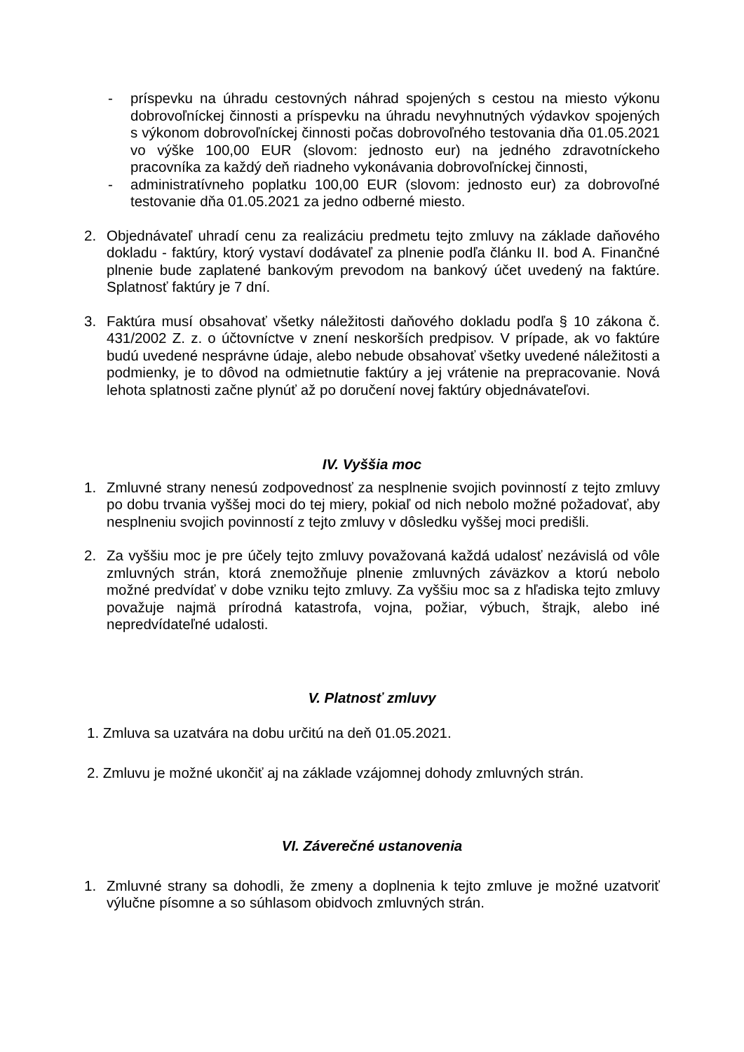- príspevku na úhradu cestovných náhrad spojených s cestou na miesto výkonu dobrovoľníckej činnosti a príspevku na úhradu nevyhnutných výdavkov spojených s výkonom dobrovoľníckej činnosti počas dobrovoľného testovania dňa 01.05.2021 vo výške 100,00 EUR (slovom: jednosto eur) na jedného zdravotníckeho pracovníka za každý deň riadneho vykonávania dobrovoľníckej činnosti,
- administratívneho poplatku 100,00 EUR (slovom: jednosto eur) za dobrovoľné testovanie dňa 01.05.2021 za jedno odberné miesto.
2. Objednávateľ uhradí cenu za realizáciu predmetu tejto zmluvy na základe daňového dokladu - faktúry, ktorý vystaví dodávateľ za plnenie podľa článku II. bod A. Finančné plnenie bude zaplatené bankovým prevodom na bankový účet uvedený na faktúre. Splatnosť faktúry je 7 dní.
3. Faktúra musí obsahovať všetky náležitosti daňového dokladu podľa § 10 zákona č. 431/2002 Z. z. o účtovníctve v znení neskorších predpisov. V prípade, ak vo faktúre budú uvedené nesprávne údaje, alebo nebude obsahovať všetky uvedené náležitosti a podmienky, je to dôvod na odmietnutie faktúry a jej vrátenie na prepracovanie. Nová lehota splatnosti začne plynúť až po doručení novej faktúry objednávateľovi.
IV. Vyššia moc
1. Zmluvné strany nenesú zodpovednosť za nesplnenie svojich povinností z tejto zmluvy po dobu trvania vyššej moci do tej miery, pokiaľ od nich nebolo možné požadovať, aby nesplneniu svojich povinností z tejto zmluvy v dôsledku vyššej moci predišli.
2. Za vyššiu moc je pre účely tejto zmluvy považovaná každá udalosť nezávislá od vôle zmluvných strán, ktorá znemožňuje plnenie zmluvných záväzkov a ktorú nebolo možné predvídať v dobe vzniku tejto zmluvy. Za vyššiu moc sa z hľadiska tejto zmluvy považuje najmä prírodná katastrofa, vojna, požiar, výbuch, štrajk, alebo iné nepredvídateľné udalosti.
V. Platnosť zmluvy
1. Zmluva sa uzatvára na dobu určitú na deň 01.05.2021.
2. Zmluvu je možné ukončiť aj na základe vzájomnej dohody zmluvných strán.
VI. Záverečné ustanovenia
1. Zmluvné strany sa dohodli, že zmeny a doplnenia k tejto zmluve je možné uzatvoriť výlučne písomne a so súhlasom obidvoch zmluvných strán.